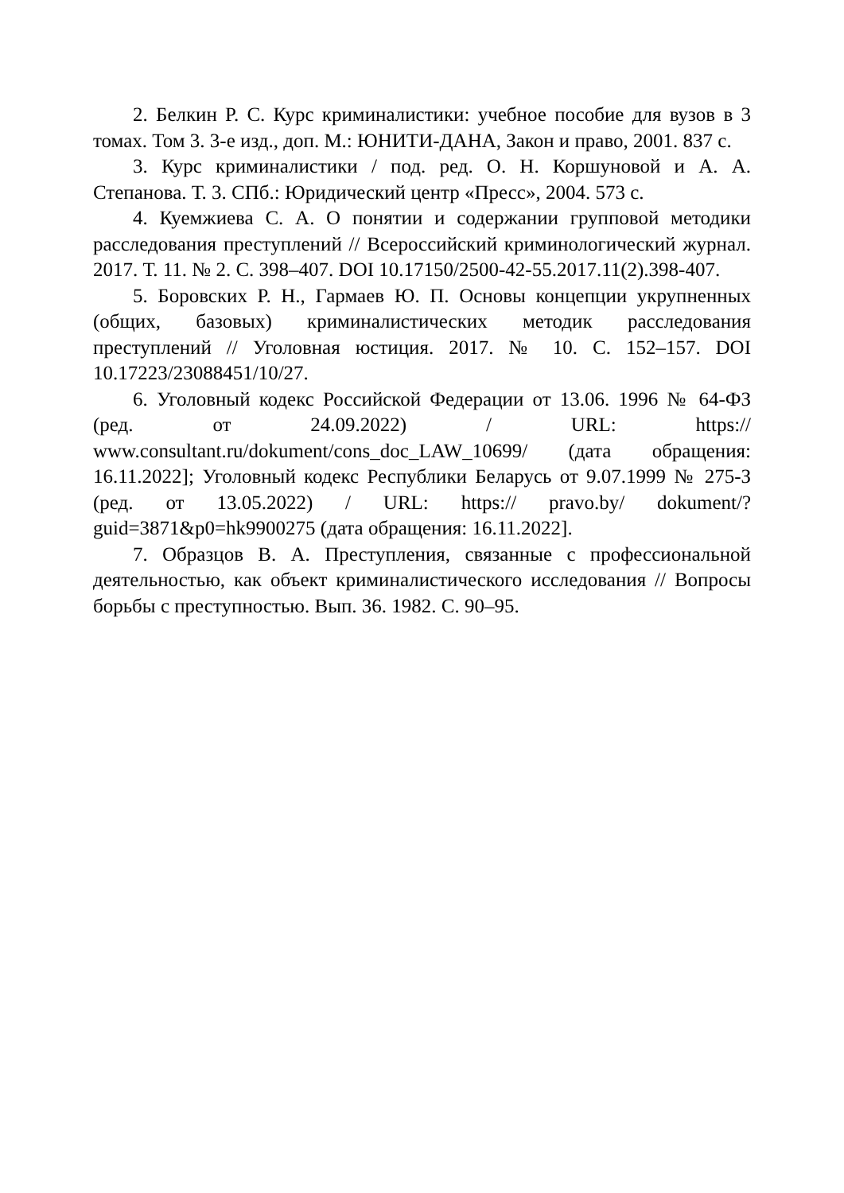2. Белкин Р. С. Курс криминалистики: учебное пособие для вузов в 3 томах. Том 3. 3-е изд., доп. М.: ЮНИТИ-ДАНА, Закон и право, 2001. 837 с.
3. Курс криминалистики / под. ред. О. Н. Коршуновой и А. А. Степанова. Т. 3. СПб.: Юридический центр «Пресс», 2004. 573 с.
4. Куемжиева С. А. О понятии и содержании групповой методики расследования преступлений // Всероссийский криминологический журнал. 2017. Т. 11. № 2. С. 398–407. DOI 10.17150/2500-42-55.2017.11(2).398-407.
5. Боровских Р. Н., Гармаев Ю. П. Основы концепции укрупненных (общих, базовых) криминалистических методик расследования преступлений // Уголовная юстиция. 2017. № 10. С. 152–157. DOI 10.17223/23088451/10/27.
6. Уголовный кодекс Российской Федерации от 13.06. 1996 № 64-ФЗ (ред. от 24.09.2022) / URL: https:// www.consultant.ru/dokument/cons_doc_LAW_10699/ (дата обращения: 16.11.2022]; Уголовный кодекс Республики Беларусь от 9.07.1999 № 275-З (ред. от 13.05.2022) / URL: https:// pravo.by/ dokument/?guid=3871&p0=hk9900275 (дата обращения: 16.11.2022].
7. Образцов В. А. Преступления, связанные с профессиональной деятельностью, как объект криминалистического исследования // Вопросы борьбы с преступностью. Вып. 36. 1982. С. 90–95.